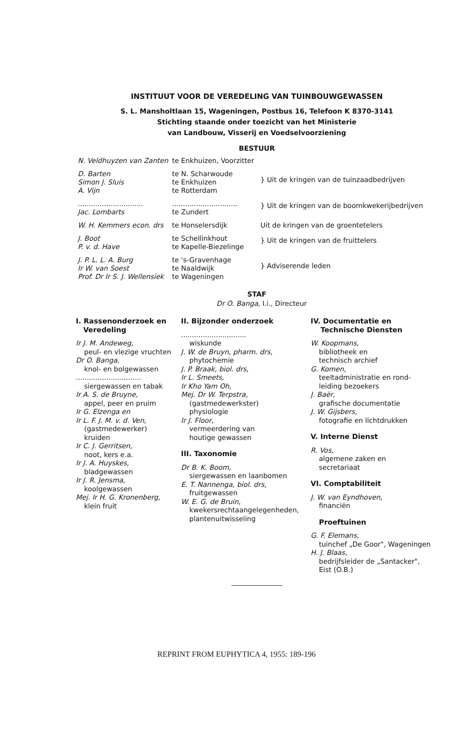INSTITUUT VOOR DE VEREDELING VAN TUINBOUWGEWASSEN
S. L. Mansholtlaan 15, Wageningen, Postbus 16, Telefoon K 8370-3141
Stichting staande onder toezicht van het Ministerie
van Landbouw, Visserij en Voedselvoorziening
BESTUUR
| N. Veldhuyzen van Zanten | te Enkhuizen, Voorzitter | |
| D. Barten Simon J. Sluis A. Vijn | te N. Scharwoude te Enkhuizen te Rotterdam | } Uit de kringen van de tuinzaadbedrijven |
| .............................. Jac. Lombarts | .............................. te Zundert | } Uit de kringen van de boomkwekerijbedrijven |
| W. H. Kemmers econ. drs | te Honselersdijk | Uit de kringen van de groentetelers |
| J. Boot P. v. d. Have | te Schellinkhout te Kapelle-Biezelinge | } Uit de kringen van de fruittelers |
| J. P. L. L. A. Burg Ir W. van Soest Prof. Dr Ir S. J. Wellensiek | te 's-Gravenhage te Naaldwijk te Wageningen | } Adviserende leden |
STAF
Dr O. Banga, I.i., Directeur
I. Rassenonderzoek en
Veredeling
Ir J. M. Andeweg,
peul- en vlezige vruchten
Dr O. Banga,
knol- en bolgewassen
..............................
siergewassen en tabak
Ir A. S. de Bruyne,
appel, peer en pruim
Ir G. Elzenga en
Ir L. F. J. M. v. d. Ven,
(gastmedewerker)
kruiden
Ir C. J. Gerritsen,
noot, kers e.a.
Ir J. A. Huyskes,
bladgewassen
Ir J. R. Jensma,
koolgewassen
Mej. Ir H. G. Kronenberg,
klein fruit
II. Bijzonder onderzoek
..............................
wiskunde
J. W. de Bruyn, pharm. drs,
phytochemie
J. P. Braak, biol. drs,
Ir L. Smeets,
Ir Kho Yam Oh,
Mej. Dr W. Terpstra,
(gastmedewerkster)
physiologie
Ir J. Floor,
vermeerdering van
houtige gewassen
III. Taxonomie
Dr B. K. Boom,
siergewassen en laanbomen
E. T. Nannenga, biol. drs,
fruitgewassen
W. E. G. de Bruin,
kwekersrechtaangelegenheden,
plantenuitwisseling
IV. Documentatie en
Technische Diensten
W. Koopmans,
bibliotheek en
technisch archief
G. Komen,
teeltadministratie en rond-
leiding bezoekers
J. Baër,
grafische documentatie
J. W. Gijsbers,
fotografie en lichtdrukken
V. Interne Dienst
R. Vos,
algemene zaken en
secretariaat
VI. Comptabiliteit
J. W. van Eyndhoven,
financiën
Proeftuinen
G. F. Elemans,
tuinchef „De Goor", Wageningen
H. J. Blaas,
bedrijfsleider de „Santacker",
Eist (O.B.)
REPRINT FROM EUPHYTICA 4, 1955: 189-196